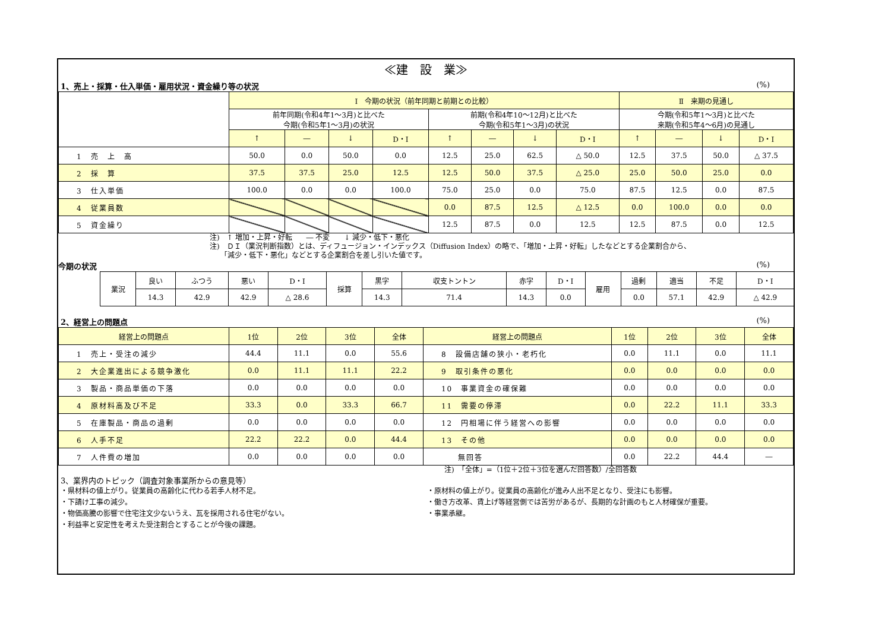≪建　設　業≫
1、売上・採算・仕入単価・雇用状況・資金繰り等の状況 (%)
| | Ⅰ 今期の状況（前年同期と前期との比較） | | | | | | | | Ⅱ 来期の見通し | | | |
| | 前年同期(令和4年1～3月)と比べた 今期(令和5年1～3月)の状況 | | | | 前期(令和4年10～12月)と比べた 今期(令和5年1～3月)の状況 | | | | 今期(令和5年1～3月)と比べた 来期(令和5年4～6月)の見通し | | | |
| | ↑ | ― | ↓ | D・I | ↑ | ― | ↓ | D・I | ↑ | ― | ↓ | D・I |
| 1 売 上 高 | 50.0 | 0.0 | 50.0 | 0.0 | 12.5 | 25.0 | 62.5 | △ 50.0 | 12.5 | 37.5 | 50.0 | △ 37.5 |
| 2 採 算 | 37.5 | 37.5 | 25.0 | 12.5 | 12.5 | 50.0 | 37.5 | △ 25.0 | 25.0 | 50.0 | 25.0 | 0.0 |
| 3 仕入単価 | 100.0 | 0.0 | 0.0 | 100.0 | 75.0 | 25.0 | 0.0 | 75.0 | 87.5 | 12.5 | 0.0 | 87.5 |
| 4 従業員数 | | | | | 0.0 | 87.5 | 12.5 | △ 12.5 | 0.0 | 100.0 | 0.0 | 0.0 |
| 5 資金繰り | | | | | 12.5 | 87.5 | 0.0 | 12.5 | 12.5 | 87.5 | 0.0 | 12.5 |
注)　↑ 増加・上昇・好転　　― 不変　　↓ 減少・低下・悪化
注)　ＤＩ（業況判断指数）とは、ディフュージョン・インデックス（Diffusion Index）の略で、「増加・上昇・好転」したなどとする企業割合から、
　　「減少・低下・悪化」などとする企業割合を差し引いた値です。
今期の状況 (%)
| 業況 | 良い | ふつう | 悪い | D・I | 採算 | 黒字 | 収支トントン | 赤字 | D・I | 雇用 | 過剰 | 適当 | 不足 | D・I |
| | 14.3 | 42.9 | 42.9 | △ 28.6 | | 14.3 | 71.4 | 14.3 | 0.0 | | 0.0 | 57.1 | 42.9 | △ 42.9 |
2、経営上の問題点 (%)
| 経営上の問題点 | 1位 | 2位 | 3位 | 全体 | 経営上の問題点 | 1位 | 2位 | 3位 | 全体 |
| 1 売上・受注の減少 | 44.4 | 11.1 | 0.0 | 55.6 | 8 設備店舗の狭小・老朽化 | 0.0 | 11.1 | 0.0 | 11.1 |
| 2 大企業進出による競争激化 | 0.0 | 11.1 | 11.1 | 22.2 | 9 取引条件の悪化 | 0.0 | 0.0 | 0.0 | 0.0 |
| 3 製品・商品単価の下落 | 0.0 | 0.0 | 0.0 | 0.0 | 10 事業資金の確保難 | 0.0 | 0.0 | 0.0 | 0.0 |
| 4 原材料高及び不足 | 33.3 | 0.0 | 33.3 | 66.7 | 11 需要の停滞 | 0.0 | 22.2 | 11.1 | 33.3 |
| 5 在庫製品・商品の過剰 | 0.0 | 0.0 | 0.0 | 0.0 | 12 円相場に伴う経営への影響 | 0.0 | 0.0 | 0.0 | 0.0 |
| 6 人手不足 | 22.2 | 22.2 | 0.0 | 44.4 | 13 その他 | 0.0 | 0.0 | 0.0 | 0.0 |
| 7 人件費の増加 | 0.0 | 0.0 | 0.0 | 0.0 | 無回答 | 0.0 | 22.2 | 44.4 | ― |
注)　「全体」=（1位＋2位＋3位を選んだ回答数）/全回答数
3、業界内のトピック（調査対象事業所からの意見等）
・県材料の値上がり。従業員の高齢化に代わる若手人材不足。
・下請け工事の減少。
・物価高騰の影響で住宅注文少ないうえ、瓦を採用される住宅がない。
・利益率と安定性を考えた受注割合とすることが今後の課題。
・原材料の値上がり。従業員の高齢化が進み人出不足となり、受注にも影響。
・働き方改革、賃上げ等経営側では苦労があるが、長期的な計画のもと人材確保が重要。
・事業承継。